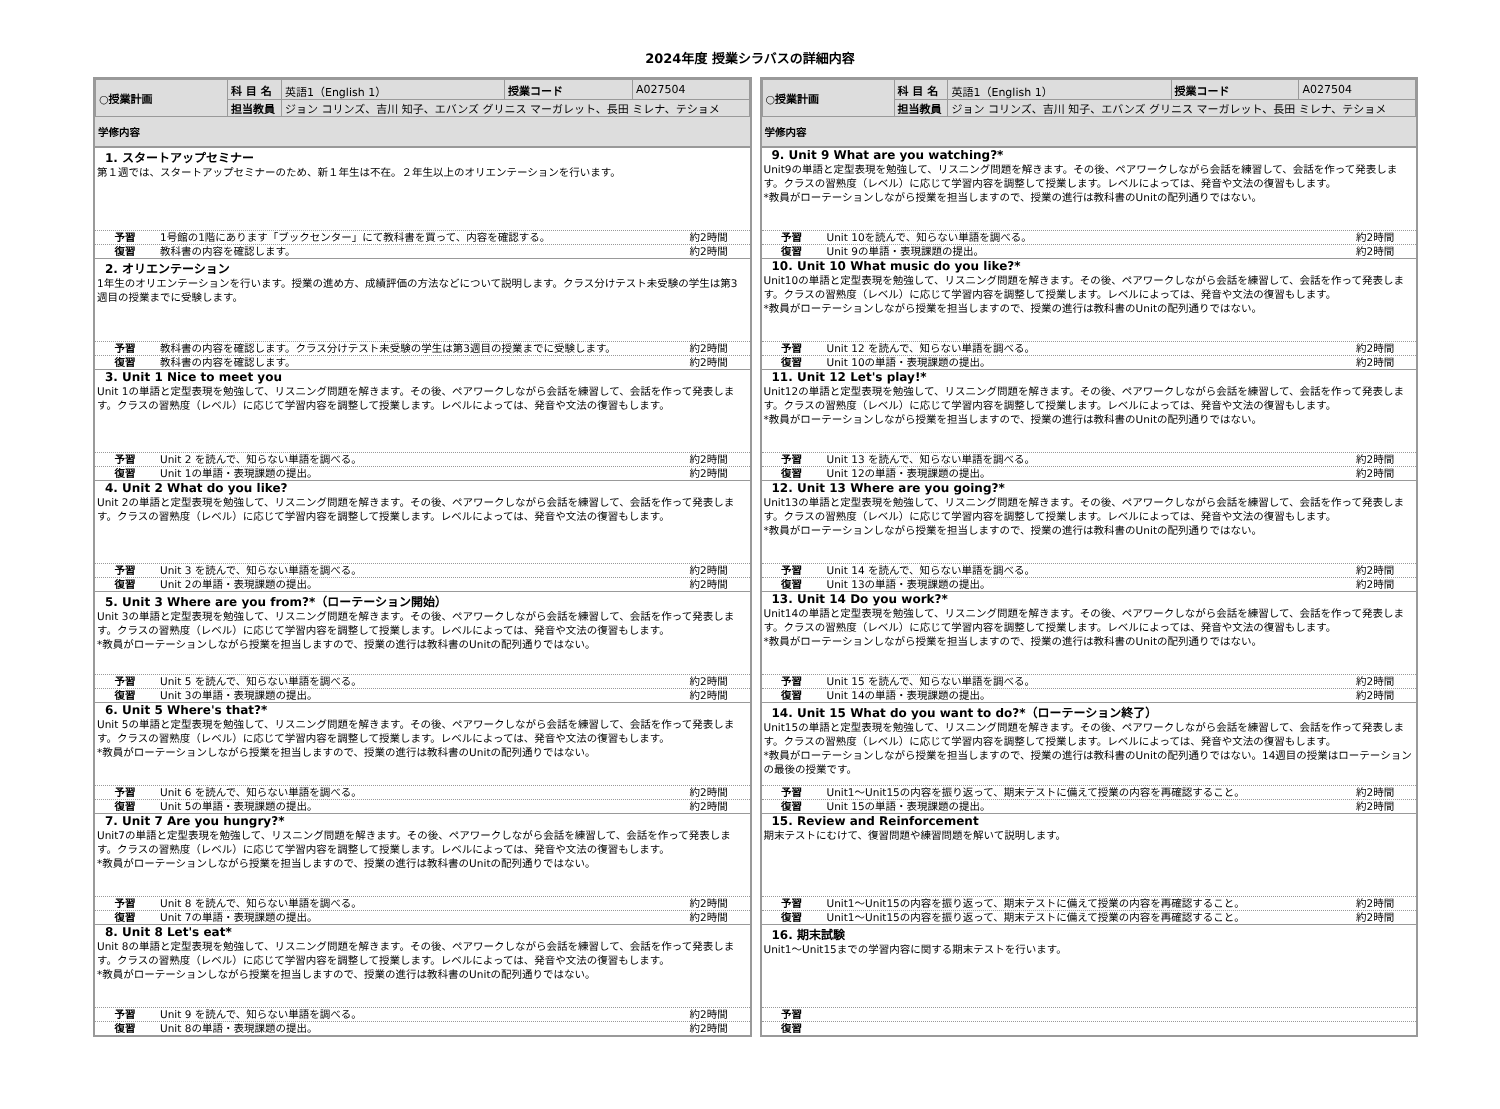2024年度 授業シラバスの詳細内容
| ○授業計画 | 科 目 名 | 英語1（English 1） | 授業コード | A027504 |
| | 担当教員 | ジョン コリンズ、吉川 知子、エバンズ グリニス マーガレット、長田 ミレナ、テショメ | | |
学修内容
1. スタートアップセミナー
第１週では、スタートアップセミナーのため、新１年生は不在。２年生以上のオリエンテーションを行います。
予習 1号館の1階にあります「ブックセンター」にて教科書を買って、内容を確認する。 約2時間
復習 教科書の内容を確認します。 約2時間
2. オリエンテーション
1年生のオリエンテーションを行います。授業の進め方、成績評価の方法などについて説明します。クラス分けテスト未受験の学生は第3週目の授業までに受験します。
予習 教科書の内容を確認します。クラス分けテスト未受験の学生は第3週目の授業までに受験します。 約2時間
復習 教科書の内容を確認します。 約2時間
3. Unit 1 Nice to meet you
Unit 1の単語と定型表現を勉強して、リスニング問題を解きます。その後、ペアワークしながら会話を練習して、会話を作って発表します。クラスの習熟度（レベル）に応じて学習内容を調整して授業します。レベルによっては、発音や文法の復習もします。
予習 Unit 2 を読んで、知らない単語を調べる。 約2時間
復習 Unit 1の単語・表現課題の提出。 約2時間
4. Unit 2 What do you like?
Unit 2の単語と定型表現を勉強して、リスニング問題を解きます。その後、ペアワークしながら会話を練習して、会話を作って発表します。クラスの習熟度（レベル）に応じて学習内容を調整して授業します。レベルによっては、発音や文法の復習もします。
予習 Unit 3 を読んで、知らない単語を調べる。 約2時間
復習 Unit 2の単語・表現課題の提出。 約2時間
5. Unit 3 Where are you from?*（ローテーション開始）
Unit 3の単語と定型表現を勉強して、リスニング問題を解きます。その後、ペアワークしながら会話を練習して、会話を作って発表します。クラスの習熟度（レベル）に応じて学習内容を調整して授業します。レベルによっては、発音や文法の復習もします。
*教員がローテーションしながら授業を担当しますので、授業の進行は教科書のUnitの配列通りではない。
予習 Unit 5 を読んで、知らない単語を調べる。 約2時間
復習 Unit 3の単語・表現課題の提出。 約2時間
6. Unit 5 Where's that?*
Unit 5の単語と定型表現を勉強して、リスニング問題を解きます。その後、ペアワークしながら会話を練習して、会話を作って発表します。クラスの習熟度（レベル）に応じて学習内容を調整して授業します。レベルによっては、発音や文法の復習もします。
*教員がローテーションしながら授業を担当しますので、授業の進行は教科書のUnitの配列通りではない。
予習 Unit 6 を読んで、知らない単語を調べる。 約2時間
復習 Unit 5の単語・表現課題の提出。 約2時間
7. Unit 7 Are you hungry?*
Unit7の単語と定型表現を勉強して、リスニング問題を解きます。その後、ペアワークしながら会話を練習して、会話を作って発表します。クラスの習熟度（レベル）に応じて学習内容を調整して授業します。レベルによっては、発音や文法の復習もします。
*教員がローテーションしながら授業を担当しますので、授業の進行は教科書のUnitの配列通りではない。
予習 Unit 8 を読んで、知らない単語を調べる。 約2時間
復習 Unit 7の単語・表現課題の提出。 約2時間
8. Unit 8 Let's eat*
Unit 8の単語と定型表現を勉強して、リスニング問題を解きます。その後、ペアワークしながら会話を練習して、会話を作って発表します。クラスの習熟度（レベル）に応じて学習内容を調整して授業します。レベルによっては、発音や文法の復習もします。
*教員がローテーションしながら授業を担当しますので、授業の進行は教科書のUnitの配列通りではない。
予習 Unit 9 を読んで、知らない単語を調べる。 約2時間
復習 Unit 8の単語・表現課題の提出。 約2時間
| ○授業計画 | 科 目 名 | 英語1（English 1） | 授業コード | A027504 |
| | 担当教員 | ジョン コリンズ、吉川 知子、エバンズ グリニス マーガレット、長田 ミレナ、テショメ | | |
学修内容
9. Unit 9 What are you watching?*
Unit9の単語と定型表現を勉強して、リスニング問題を解きます。その後、ペアワークしながら会話を練習して、会話を作って発表します。クラスの習熟度（レベル）に応じて学習内容を調整して授業します。レベルによっては、発音や文法の復習もします。
*教員がローテーションしながら授業を担当しますので、授業の進行は教科書のUnitの配列通りではない。
予習 Unit 10を読んで、知らない単語を調べる。 約2時間
復習 Unit 9の単語・表現課題の提出。 約2時間
10. Unit 10 What music do you like?*
Unit10の単語と定型表現を勉強して、リスニング問題を解きます。その後、ペアワークしながら会話を練習して、会話を作って発表します。クラスの習熟度（レベル）に応じて学習内容を調整して授業します。レベルによっては、発音や文法の復習もします。
*教員がローテーションしながら授業を担当しますので、授業の進行は教科書のUnitの配列通りではない。
予習 Unit 12 を読んで、知らない単語を調べる。 約2時間
復習 Unit 10の単語・表現課題の提出。 約2時間
11. Unit 12 Let's play!*
Unit12の単語と定型表現を勉強して、リスニング問題を解きます。その後、ペアワークしながら会話を練習して、会話を作って発表します。クラスの習熟度（レベル）に応じて学習内容を調整して授業します。レベルによっては、発音や文法の復習もします。
*教員がローテーションしながら授業を担当しますので、授業の進行は教科書のUnitの配列通りではない。
予習 Unit 13 を読んで、知らない単語を調べる。 約2時間
復習 Unit 12の単語・表現課題の提出。 約2時間
12. Unit 13 Where are you going?*
Unit13の単語と定型表現を勉強して、リスニング問題を解きます。その後、ペアワークしながら会話を練習して、会話を作って発表します。クラスの習熟度（レベル）に応じて学習内容を調整して授業します。レベルによっては、発音や文法の復習もします。
*教員がローテーションしながら授業を担当しますので、授業の進行は教科書のUnitの配列通りではない。
予習 Unit 14 を読んで、知らない単語を調べる。 約2時間
復習 Unit 13の単語・表現課題の提出。 約2時間
13. Unit 14 Do you work?*
Unit14の単語と定型表現を勉強して、リスニング問題を解きます。その後、ペアワークしながら会話を練習して、会話を作って発表します。クラスの習熟度（レベル）に応じて学習内容を調整して授業します。レベルによっては、発音や文法の復習もします。
*教員がローテーションしながら授業を担当しますので、授業の進行は教科書のUnitの配列通りではない。
予習 Unit 15 を読んで、知らない単語を調べる。 約2時間
復習 Unit 14の単語・表現課題の提出。 約2時間
14. Unit 15 What do you want to do?*（ローテーション終了）
Unit15の単語と定型表現を勉強して、リスニング問題を解きます。その後、ペアワークしながら会話を練習して、会話を作って発表します。クラスの習熟度（レベル）に応じて学習内容を調整して授業します。レベルによっては、発音や文法の復習もします。
*教員がローテーションしながら授業を担当しますので、授業の進行は教科書のUnitの配列通りではない。14週目の授業はローテーションの最後の授業です。
予習 Unit1～Unit15の内容を振り返って、期末テストに備えて授業の内容を再確認すること。 約2時間
復習 Unit 15の単語・表現課題の提出。 約2時間
15. Review and Reinforcement
期末テストにむけて、復習問題や練習問題を解いて説明します。
予習 Unit1～Unit15の内容を振り返って、期末テストに備えて授業の内容を再確認すること。 約2時間
復習 Unit1～Unit15の内容を振り返って、期末テストに備えて授業の内容を再確認すること。 約2時間
16. 期末試験
Unit1～Unit15までの学習内容に関する期末テストを行います。
予習
復習